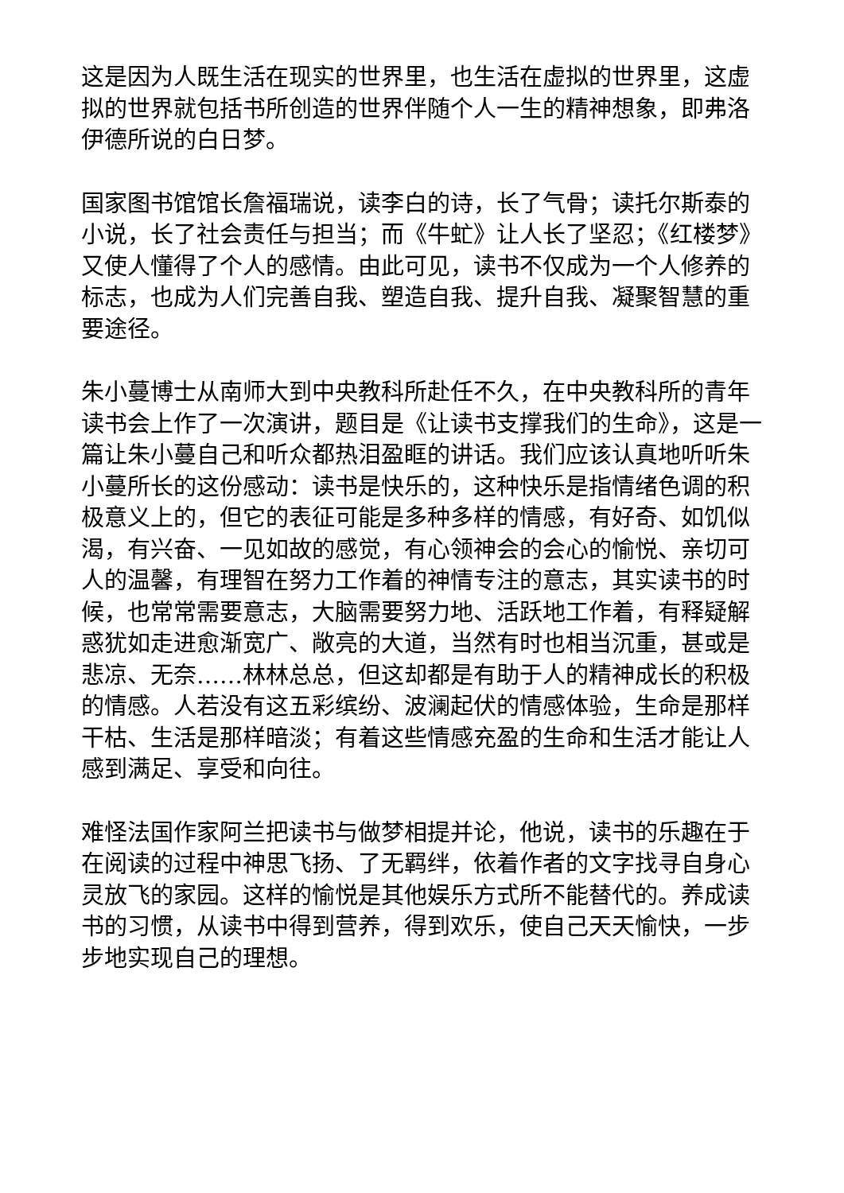这是因为人既生活在现实的世界里，也生活在虚拟的世界里，这虚拟的世界就包括书所创造的世界伴随个人一生的精神想象，即弗洛伊德所说的白日梦。
国家图书馆馆长詹福瑞说，读李白的诗，长了气骨；读托尔斯泰的小说，长了社会责任与担当；而《牛虻》让人长了坚忍；《红楼梦》又使人懂得了个人的感情。由此可见，读书不仅成为一个人修养的标志，也成为人们完善自我、塑造自我、提升自我、凝聚智慧的重要途径。
朱小蔓博士从南师大到中央教科所赴任不久，在中央教科所的青年读书会上作了一次演讲，题目是《让读书支撑我们的生命》，这是一篇让朱小蔓自己和听众都热泪盈眶的讲话。我们应该认真地听听朱小蔓所长的这份感动：读书是快乐的，这种快乐是指情绪色调的积极意义上的，但它的表征可能是多种多样的情感，有好奇、如饥似渴，有兴奋、一见如故的感觉，有心领神会的会心的愉悦、亲切可人的温馨，有理智在努力工作着的神情专注的意志，其实读书的时候，也常常需要意志，大脑需要努力地、活跃地工作着，有释疑解惑犹如走进愈渐宽广、敞亮的大道，当然有时也相当沉重，甚或是悲凉、无奈……林林总总，但这却都是有助于人的精神成长的积极的情感。人若没有这五彩缤纷、波澜起伏的情感体验，生命是那样干枯、生活是那样暗淡；有着这些情感充盈的生命和生活才能让人感到满足、享受和向往。
难怪法国作家阿兰把读书与做梦相提并论，他说，读书的乐趣在于在阅读的过程中神思飞扬、了无羁绊，依着作者的文字找寻自身心灵放飞的家园。这样的愉悦是其他娱乐方式所不能替代的。养成读书的习惯，从读书中得到营养，得到欢乐，使自己天天愉快，一步步地实现自己的理想。